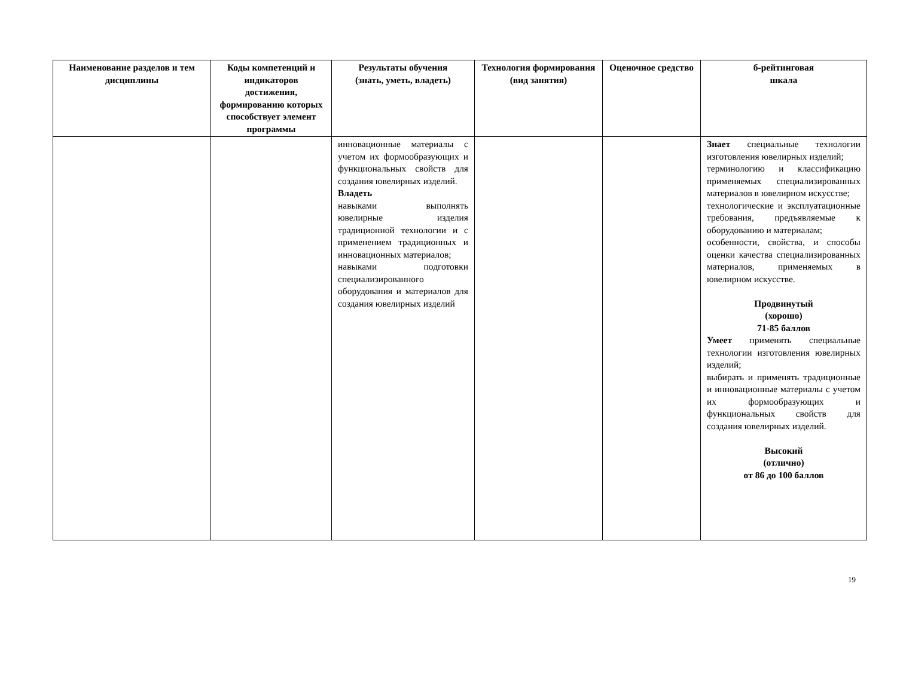| Наименование разделов и тем дисциплины | Коды компетенций и индикаторов достижения, формированию которых способствует элемент программы | Результаты обучения (знать, уметь, владеть) | Технология формирования (вид занятия) | Оценочное средство | б-рейтинговая шкала |
| --- | --- | --- | --- | --- | --- |
| | | инновационные материалы с учетом их формообразующих и функциональных свойств для создания ювелирных изделий. Владеть навыками выполнять ювелирные изделия традиционной технологии и с применением традиционных и инновационных материалов; навыками подготовки специализированного оборудования и материалов для создания ювелирных изделий | | | Знает специальные технологии изготовления ювелирных изделий; терминологию и классификацию применяемых специализированных материалов в ювелирном искусстве; технологические и эксплуатационные требования, предъявляемые к оборудованию и материалам; особенности, свойства, и способы оценки качества специализированных материалов, применяемых в ювелирном искусстве. Продвинутый (хорошо) 71-85 баллов Умеет применять специальные технологии изготовления ювелирных изделий; выбирать и применять традиционные и инновационные материалы с учетом их формообразующих и функциональных свойств для создания ювелирных изделий. Высокий (отлично) от 86 до 100 баллов |
19